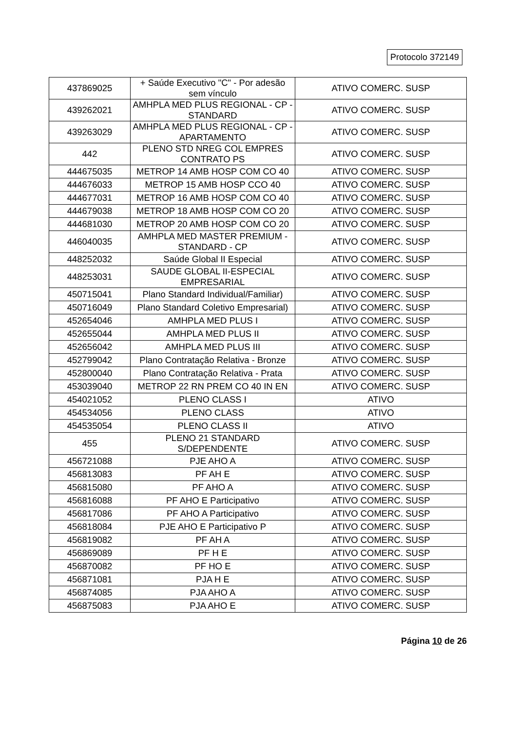Protocolo 372149
| 437869025 | + Saúde Executivo "C" - Por adesão sem vínculo | ATIVO COMERC. SUSP |
| 439262021 | AMHPLA MED PLUS REGIONAL - CP - STANDARD | ATIVO COMERC. SUSP |
| 439263029 | AMHPLA MED PLUS REGIONAL - CP - APARTAMENTO | ATIVO COMERC. SUSP |
| 442 | PLENO STD NREG COL EMPRES CONTRATO PS | ATIVO COMERC. SUSP |
| 444675035 | METROP 14 AMB HOSP COM CO 40 | ATIVO COMERC. SUSP |
| 444676033 | METROP 15 AMB HOSP CCO 40 | ATIVO COMERC. SUSP |
| 444677031 | METROP 16 AMB HOSP COM CO 40 | ATIVO COMERC. SUSP |
| 444679038 | METROP 18 AMB HOSP COM CO 20 | ATIVO COMERC. SUSP |
| 444681030 | METROP 20 AMB HOSP COM CO 20 | ATIVO COMERC. SUSP |
| 446040035 | AMHPLA MED MASTER PREMIUM - STANDARD - CP | ATIVO COMERC. SUSP |
| 448252032 | Saúde Global II Especial | ATIVO COMERC. SUSP |
| 448253031 | SAUDE GLOBAL II-ESPECIAL EMPRESARIAL | ATIVO COMERC. SUSP |
| 450715041 | Plano Standard Individual/Familiar) | ATIVO COMERC. SUSP |
| 450716049 | Plano Standard Coletivo Empresarial) | ATIVO COMERC. SUSP |
| 452654046 | AMHPLA MED PLUS I | ATIVO COMERC. SUSP |
| 452655044 | AMHPLA MED PLUS II | ATIVO COMERC. SUSP |
| 452656042 | AMHPLA MED PLUS III | ATIVO COMERC. SUSP |
| 452799042 | Plano Contratação Relativa - Bronze | ATIVO COMERC. SUSP |
| 452800040 | Plano Contratação Relativa - Prata | ATIVO COMERC. SUSP |
| 453039040 | METROP 22 RN PREM CO 40 IN EN | ATIVO COMERC. SUSP |
| 454021052 | PLENO CLASS I | ATIVO |
| 454534056 | PLENO CLASS | ATIVO |
| 454535054 | PLENO CLASS II | ATIVO |
| 455 | PLENO 21 STANDARD S/DEPENDENTE | ATIVO COMERC. SUSP |
| 456721088 | PJE AHO A | ATIVO COMERC. SUSP |
| 456813083 | PF AH E | ATIVO COMERC. SUSP |
| 456815080 | PF AHO A | ATIVO COMERC. SUSP |
| 456816088 | PF AHO E Participativo | ATIVO COMERC. SUSP |
| 456817086 | PF AHO A Participativo | ATIVO COMERC. SUSP |
| 456818084 | PJE AHO E Participativo P | ATIVO COMERC. SUSP |
| 456819082 | PF AH A | ATIVO COMERC. SUSP |
| 456869089 | PF H E | ATIVO COMERC. SUSP |
| 456870082 | PF HO E | ATIVO COMERC. SUSP |
| 456871081 | PJA H E | ATIVO COMERC. SUSP |
| 456874085 | PJA AHO A | ATIVO COMERC. SUSP |
| 456875083 | PJA AHO E | ATIVO COMERC. SUSP |
Página 10 de 26